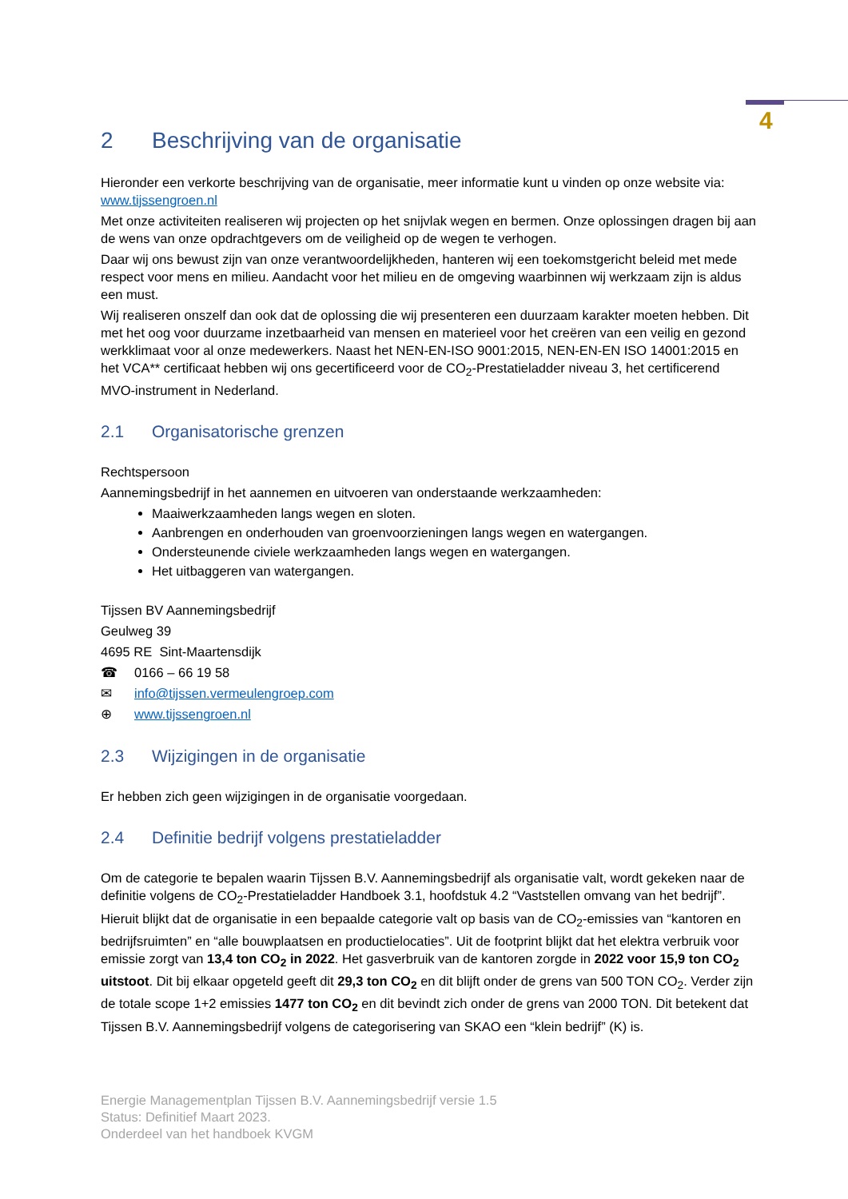4
2 Beschrijving van de organisatie
Hieronder een verkorte beschrijving van de organisatie, meer informatie kunt u vinden op onze website via: www.tijssengroen.nl
Met onze activiteiten realiseren wij projecten op het snijvlak wegen en bermen. Onze oplossingen dragen bij aan de wens van onze opdrachtgevers om de veiligheid op de wegen te verhogen.
Daar wij ons bewust zijn van onze verantwoordelijkheden, hanteren wij een toekomstgericht beleid met mede respect voor mens en milieu. Aandacht voor het milieu en de omgeving waarbinnen wij werkzaam zijn is aldus een must.
Wij realiseren onszelf dan ook dat de oplossing die wij presenteren een duurzaam karakter moeten hebben. Dit met het oog voor duurzame inzetbaarheid van mensen en materieel voor het creëren van een veilig en gezond werkklimaat voor al onze medewerkers. Naast het NEN-EN-ISO 9001:2015, NEN-EN-EN ISO 14001:2015 en het VCA** certificaat hebben wij ons gecertificeerd voor de CO<sub>2</sub>-Prestatieladder niveau 3, het certificerend MVO-instrument in Nederland.
2.1 Organisatorische grenzen
Rechtspersoon
Aannemingsbedrijf in het aannemen en uitvoeren van onderstaande werkzaamheden:
Maaiwerkzaamheden langs wegen en sloten.
Aanbrengen en onderhouden van groenvoorzieningen langs wegen en watergangen.
Ondersteunende civiele werkzaamheden langs wegen en watergangen.
Het uitbaggeren van watergangen.
Tijssen BV Aannemingsbedrijf
Geulweg 39
4695 RE Sint-Maartensdijk
☎ 0166 – 66 19 58
✉ info@tijssen.vermeulengroep.com
⊕ www.tijssengroen.nl
2.3 Wijzigingen in de organisatie
Er hebben zich geen wijzigingen in de organisatie voorgedaan.
2.4 Definitie bedrijf volgens prestatieladder
Om de categorie te bepalen waarin Tijssen B.V. Aannemingsbedrijf als organisatie valt, wordt gekeken naar de definitie volgens de CO<sub>2</sub>-Prestatieladder Handboek 3.1, hoofdstuk 4.2 “Vaststellen omvang van het bedrijf”. Hieruit blijkt dat de organisatie in een bepaalde categorie valt op basis van de CO<sub>2</sub>-emissies van “kantoren en bedrijfsruimten” en “alle bouwplaatsen en productielocaties”. Uit de footprint blijkt dat het elektra verbruik voor emissie zorgt van 13,4 ton CO<sub>2</sub> in 2022. Het gasverbruik van de kantoren zorgde in 2022 voor 15,9 ton CO<sub>2</sub> uitstoot. Dit bij elkaar opgeteld geeft dit 29,3 ton CO<sub>2</sub> en dit blijft onder de grens van 500 TON CO<sub>2</sub>. Verder zijn de totale scope 1+2 emissies 1477 ton CO<sub>2</sub> en dit bevindt zich onder de grens van 2000 TON. Dit betekent dat Tijssen B.V. Aannemingsbedrijf volgens de categorisering van SKAO een “klein bedrijf” (K) is.
Energie Managementplan Tijssen B.V. Aannemingsbedrijf versie 1.5
Status: Definitief Maart 2023.
Onderdeel van het handboek KVGM